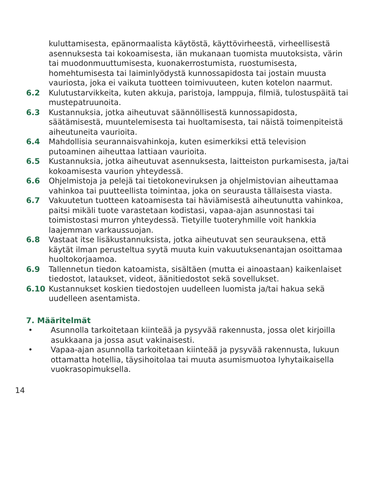kuluttamisesta, epänormaalista käytöstä, käyttövirheestä, virheellisestä asennuksesta tai kokoamisesta, iän mukanaan tuomista muutoksista, värin tai muodonmuuttumisesta, kuonakerrostumista, ruostumisesta, homehtumisesta tai laiminlyödystä kunnossapidosta tai jostain muusta vauriosta, joka ei vaikuta tuotteen toimivuuteen, kuten kotelon naarmut.
6.2 Kulutustarvikkeita, kuten akkuja, paristoja, lamppuja, filmiä, tulostuspäitä tai mustepatruunoita.
6.3 Kustannuksia, jotka aiheutuvat säännöllisestä kunnossapidosta, säätämisestä, muuntelemisesta tai huoltamisesta, tai näistä toimenpiteistä aiheutuneita vaurioita.
6.4 Mahdollisia seurannaisvahinkoja, kuten esimerkiksi että television putoaminen aiheuttaa lattiaan vaurioita.
6.5 Kustannuksia, jotka aiheutuvat asennuksesta, laitteiston purkamisesta, ja/tai kokoamisesta vaurion yhteydessä.
6.6 Ohjelmistoja ja pelejä tai tietokoneviruksen ja ohjelmistovian aiheuttamaa vahinkoa tai puutteellista toimintaa, joka on seurausta tällaisesta viasta.
6.7 Vakuutetun tuotteen katoamisesta tai häviämisestä aiheutunutta vahinkoa, paitsi mikäli tuote varastetaan kodistasi, vapaa-ajan asunnostasi tai toimistostasi murron yhteydessä. Tietyille tuoteryhmille voit hankkia laajemman varkaussuojan.
6.8 Vastaat itse lisäkustannuksista, jotka aiheutuvat sen seurauksena, että käytät ilman perusteltua syytä muuta kuin vakuutuksenantajan osoittamaa huoltokorjaamoa.
6.9 Tallennetun tiedon katoamista, sisältäen (mutta ei ainoastaan) kaikenlaiset tiedostot, lataukset, videot, äänitiedostot sekä sovellukset.
6.10 Kustannukset koskien tiedostojen uudelleen luomista ja/tai hakua sekä uudelleen asentamista.
7. Määritelmät
• Asunnolla tarkoitetaan kiinteää ja pysyvää rakennusta, jossa olet kirjoilla asukkaana ja jossa asut vakinaisesti.
• Vapaa-ajan asunnolla tarkoitetaan kiinteää ja pysyvää rakennusta, lukuun ottamatta hotellia, täysihoitolaa tai muuta asumismuotoa lyhytaikaisella vuokrasopimuksella.
14